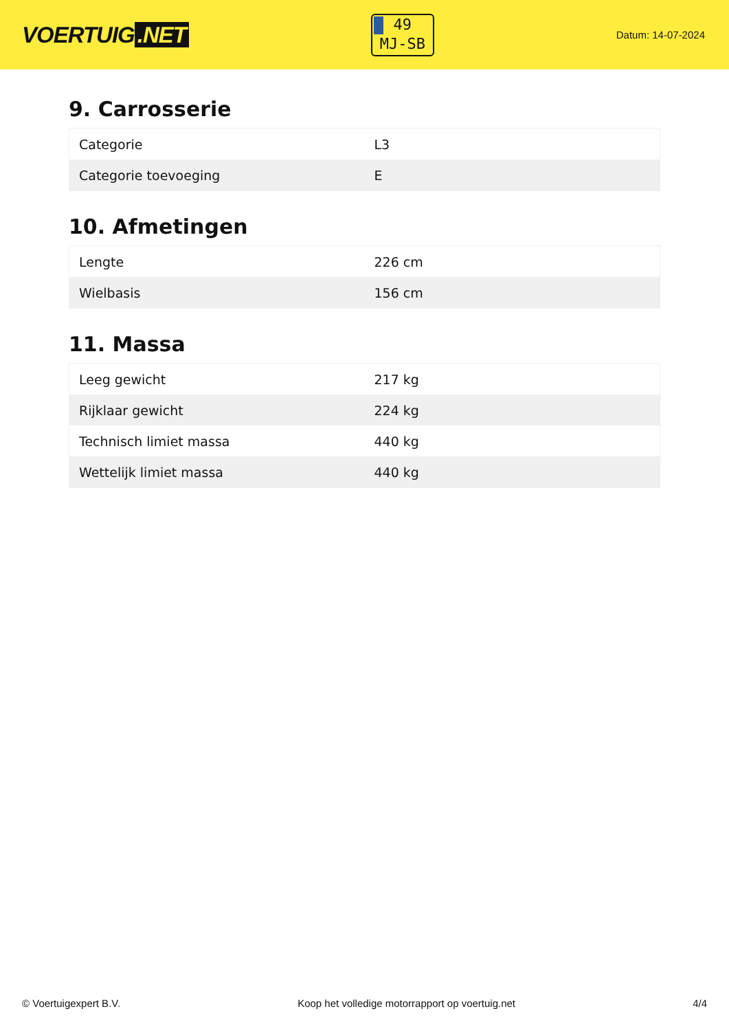VOERTUIG.NET
49
MJ-SB
Datum: 14-07-2024
9. Carrosserie
| Categorie | L3 |
| Categorie toevoeging | E |
10. Afmetingen
| Lengte | 226 cm |
| Wielbasis | 156 cm |
11. Massa
| Leeg gewicht | 217 kg |
| Rijklaar gewicht | 224 kg |
| Technisch limiet massa | 440 kg |
| Wettelijk limiet massa | 440 kg |
© Voertuigexpert B.V. Koop het volledige motorrapport op voertuig.net 4/4